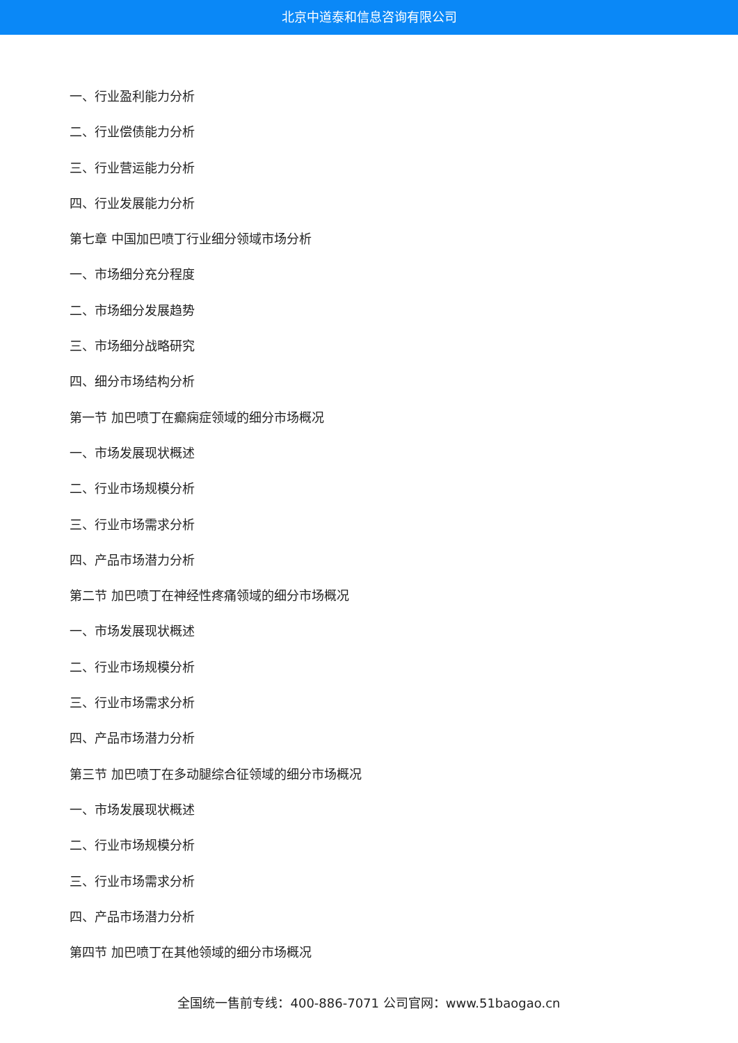北京中道泰和信息咨询有限公司
一、行业盈利能力分析
二、行业偿债能力分析
三、行业营运能力分析
四、行业发展能力分析
第七章 中国加巴喷丁行业细分领域市场分析
一、市场细分充分程度
二、市场细分发展趋势
三、市场细分战略研究
四、细分市场结构分析
第一节 加巴喷丁在癫痫症领域的细分市场概况
一、市场发展现状概述
二、行业市场规模分析
三、行业市场需求分析
四、产品市场潜力分析
第二节 加巴喷丁在神经性疼痛领域的细分市场概况
一、市场发展现状概述
二、行业市场规模分析
三、行业市场需求分析
四、产品市场潜力分析
第三节 加巴喷丁在多动腿综合征领域的细分市场概况
一、市场发展现状概述
二、行业市场规模分析
三、行业市场需求分析
四、产品市场潜力分析
第四节 加巴喷丁在其他领域的细分市场概况
全国统一售前专线：400-886-7071 公司官网：www.51baogao.cn